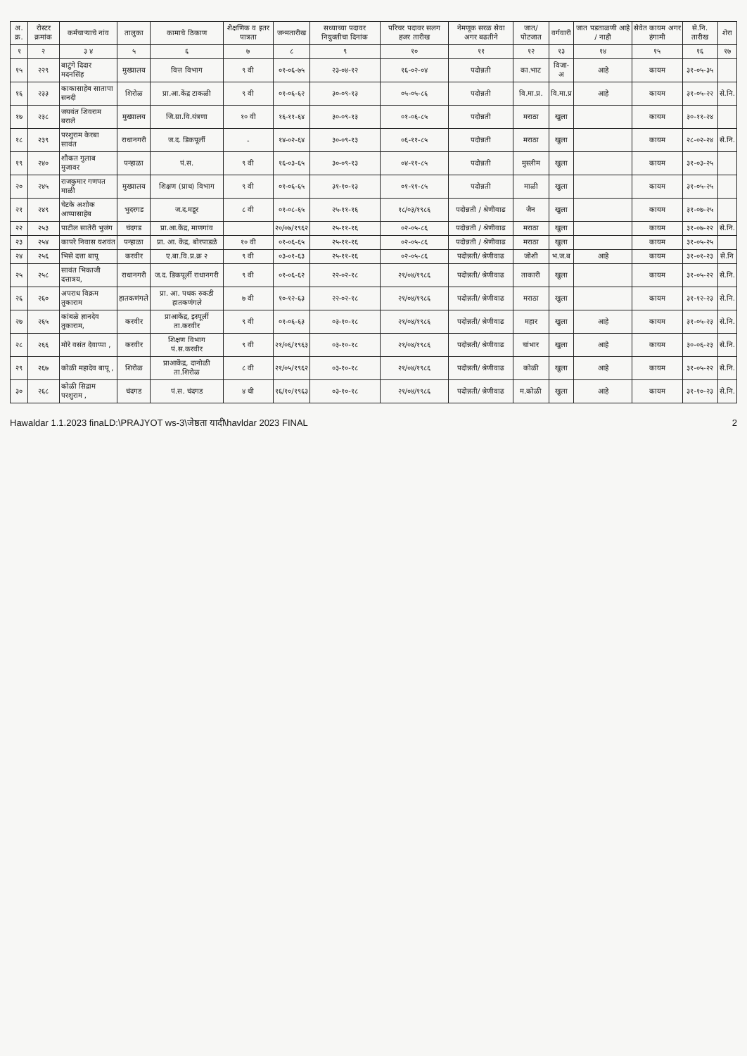| अ. क्र. | रोस्टर क्रमांक | कर्मचाऱ्याचे नांव | तालुका | कामाचे ठिकाण | शैक्षणिक व इतर पात्रता | जन्मतारीख | सध्याच्या पदावर नियुक्तीचा दिनांक | परिचर पदावर सलग हजर तारीख | नेमणूक सरळ सेवा अगर बढतीने | जात/ पोटजात | वर्गवारी | जात पडताळणी आहे / नाही | सेवेत कायम अगर हंगामी | से.नि. तारीख | शेरा |
| --- | --- | --- | --- | --- | --- | --- | --- | --- | --- | --- | --- | --- | --- | --- | --- |
| १ | २ | ३ ४ | ५ | ६ | ७ | ८ | ९ | १० | ११ | १२ | १३ | १४ | १५ | १६ | १७ |
| १५ | २२९ | बाटुंगे दिदार मदनसिंह | मुख्यालय | वित्त विभाग | ९ वी | ०१-०६-७५ | २३-०४-१२ | १६-०२-०४ | पदोन्नती | का.भाट | विजा-अ | आहे | कायम | ३१-०५-३५ | |
| १६ | २३३ | काकासाहेब सातापा सनदी | शिरोळ | प्रा.आ.केंद्र टाकळी | ९ वी | ०१-०६-६२ | ३०-०९-१३ | ०५-०५-८६ | पदोन्नती | वि.मा.प्र. | वि.मा.प्र | आहे | कायम | ३१-०५-२२ | से.नि. |
| १७ | २३८ | जयवंत शिवराम बराले | मुख्यालय | जि.ग्रा.वि.यंत्रणा | १० वी | १६-११-६४ | ३०-०९-१३ | ०१-०६-८५ | पदोन्नती | मराठा | खुला | | कायम | ३०-११-२४ | |
| १८ | २३९ | परशुराम केरबा सावंत | राधानगरी | ज.द. डिकपूर्ली | - | १४-०२-६४ | ३०-०९-१३ | ०६-११-८५ | पदोन्नती | मराठा | खुला | | कायम | २८-०२-२४ | से.नि. |
| १९ | २४० | शौकत गुलाब मुजावर | पन्हाळा | पं.स. | ९ वी | १६-०३-६५ | ३०-०९-१३ | ०४-११-८५ | पदोन्नती | मुस्लीम | खुला | | कायम | ३१-०३-२५ | |
| २० | २४५ | राजकुमार गणपत माळी | मुख्यालय | शिक्षण (प्राथ) विभाग | ९ वी | ०१-०६-६५ | ३१-१०-१३ | ०१-११-८५ | पदोन्नती | माळी | खुला | | कायम | ३१-०५-२५ | |
| २१ | २४९ | चेटके अशोक आप्पासाहेब | भुदरगड | ज.द.मडूर | ८ वी | ०१-०८-६५ | २५-११-१६ | १८/०३/१९८६ | पदोन्नती / श्रेणीवाढ | जैन | खुला | | कायम | ३१-०७-२५ | |
| २२ | २५३ | पाटील सातेरी भुजंग | चंदगड | प्रा.आ.केंद्र, माणगांव | | २०/०७/१९६२ | २५-११-१६ | ०२-०५-८६ | पदोन्नती / श्रेणीवाढ | मराठा | खुला | | कायम | ३१-०७-२२ | से.नि. |
| २३ | २५४ | कापरे निवास यशवंत | पन्हाळा | प्रा. आ. केंद्र, बोरपाडळे | १० वी | ०१-०६-६५ | २५-११-१६ | ०२-०५-८६ | पदोन्नती / श्रेणीवाढ | मराठा | खुला | | कायम | ३१-०५-२५ | |
| २४ | २५६ | भिसे दत्ता बापू | करवीर | ए.बा.वि.प्र.क्र २ | ९ वी | ०३-०१-६३ | २५-११-१६ | ०२-०५-८६ | पदोन्नती/ श्रेणीवाढ | जोशी | भ.ज.ब | आहे | कायम | ३१-०१-२३ | से.नि |
| २५ | २५८ | सावंत भिकाजी दत्तात्रय, | राधानगरी | ज.द. डिकपूर्ली राधानगरी | ९ वी | ०१-०६-६२ | २२-०२-१८ | २१/०४/१९८६ | पदोन्नती/ श्रेणीवाढ | ताकारी | खुला | | कायम | ३१-०५-२२ | से.नि. |
| २६ | २६० | अपराध विक्रम तुकाराम | हातकणंगले | प्रा. आ. पथक रुकडी हातकणंगले | ७ वी | १०-१२-६३ | २२-०२-१८ | २१/०४/१९८६ | पदोन्नती/ श्रेणीवाढ | मराठा | खुला | | कायम | ३१-१२-२३ | से.नि. |
| २७ | २६५ | कांबळे ज्ञानदेव तुकाराम, | करवीर | प्राआकेंद्र, इस्पूर्ली ता.करवीर | ९ वी | ०१-०६-६३ | ०३-१०-१८ | २१/०४/१९८६ | पदोन्नती/ श्रेणीवाढ | महार | खुला | आहे | कायम | ३१-०५-२३ | से.नि. |
| २८ | २६६ | मोरे वसंत देवाप्पा , | करवीर | शिक्षण विभाग पं.स.करवीर | ९ वी | २१/०६/१९६३ | ०३-१०-१८ | २१/०४/१९८६ | पदोन्नती/ श्रेणीवाढ | चांभार | खुला | आहे | कायम | ३०-०६-२३ | से.नि. |
| २९ | २६७ | कोळी महादेव बापू , | शिरोळ | प्राआकेंद्र, दानोळी ता.शिरोळ | ८ वी | २१/०५/१९६२ | ०३-१०-१८ | २१/०४/१९८६ | पदोन्नती/ श्रेणीवाढ | कोळी | खुला | आहे | कायम | ३१-०५-२२ | से.नि. |
| ३० | २६८ | कोळी सिद्राम परशुराम , | चंदगड | पं.स. चंदगड | ४ थी | १६/१०/१९६३ | ०३-१०-१८ | २१/०४/१९८६ | पदोन्नती/ श्रेणीवाढ | म.कोळी | खुला | आहे | कायम | ३१-१०-२३ | से.नि. |
Hawaldar 1.1.2023 finaLD:\PRAJYOT ws-3\जेष्ठता यादी\havldar 2023 FINAL 2